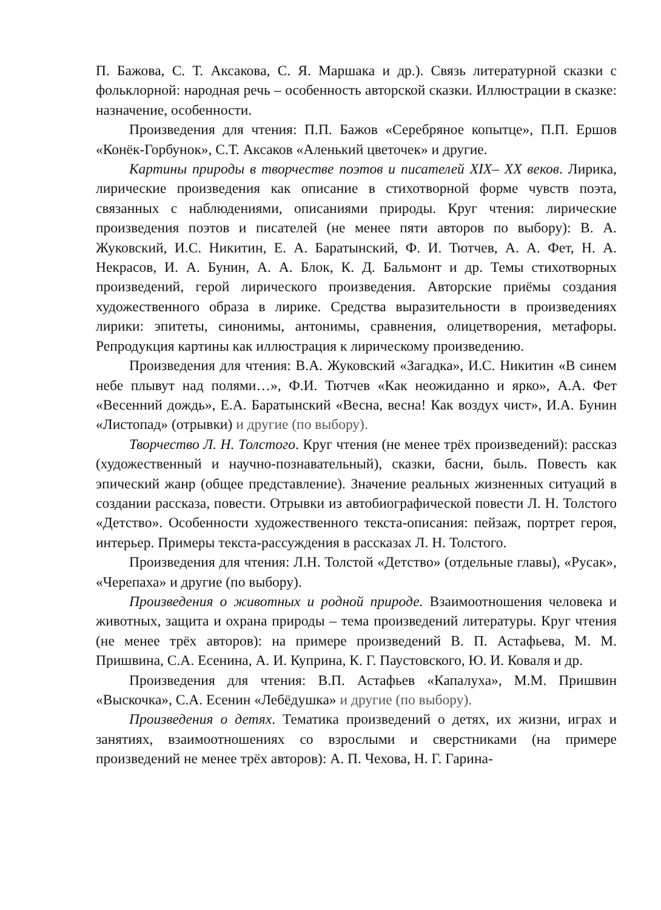П. Бажова, С. Т. Аксакова, С. Я. Маршака и др.). Связь литературной сказки с фольклорной: народная речь – особенность авторской сказки. Иллюстрации в сказке: назначение, особенности.
Произведения для чтения: П.П. Бажов «Серебряное копытце», П.П. Ершов «Конёк-Горбунок», С.Т. Аксаков «Аленький цветочек» и другие.
Картины природы в творчестве поэтов и писателей XIX– XX веков. Лирика, лирические произведения как описание в стихотворной форме чувств поэта, связанных с наблюдениями, описаниями природы. Круг чтения: лирические произведения поэтов и писателей (не менее пяти авторов по выбору): В. А. Жуковский, И.С. Никитин, Е. А. Баратынский, Ф. И. Тютчев, А. А. Фет, Н. А. Некрасов, И. А. Бунин, А. А. Блок, К. Д. Бальмонт и др. Темы стихотворных произведений, герой лирического произведения. Авторские приёмы создания художественного образа в лирике. Средства выразительности в произведениях лирики: эпитеты, синонимы, антонимы, сравнения, олицетворения, метафоры. Репродукция картины как иллюстрация к лирическому произведению.
Произведения для чтения: В.А. Жуковский «Загадка», И.С. Никитин «В синем небе плывут над полями…», Ф.И. Тютчев «Как неожиданно и ярко», А.А. Фет «Весенний дождь», Е.А. Баратынский «Весна, весна! Как воздух чист», И.А. Бунин «Листопад» (отрывки) и другие (по выбору).
Творчество Л. Н. Толстого. Круг чтения (не менее трёх произведений): рассказ (художественный и научно-познавательный), сказки, басни, быль. Повесть как эпический жанр (общее представление). Значение реальных жизненных ситуаций в создании рассказа, повести. Отрывки из автобиографической повести Л. Н. Толстого «Детство». Особенности художественного текста-описания: пейзаж, портрет героя, интерьер. Примеры текста-рассуждения в рассказах Л. Н. Толстого.
Произведения для чтения: Л.Н. Толстой «Детство» (отдельные главы), «Русак», «Черепаха» и другие (по выбору).
Произведения о животных и родной природе. Взаимоотношения человека и животных, защита и охрана природы – тема произведений литературы. Круг чтения (не менее трёх авторов): на примере произведений В. П. Астафьева, М. М. Пришвина, С.А. Есенина, А. И. Куприна, К. Г. Паустовского, Ю. И. Коваля и др.
Произведения для чтения: В.П. Астафьев «Капалуха», М.М. Пришвин «Выскочка», С.А. Есенин «Лебёдушка» и другие (по выбору).
Произведения о детях. Тематика произведений о детях, их жизни, играх и занятиях, взаимоотношениях со взрослыми и сверстниками (на примере произведений не менее трёх авторов): А. П. Чехова, Н. Г. Гарина-